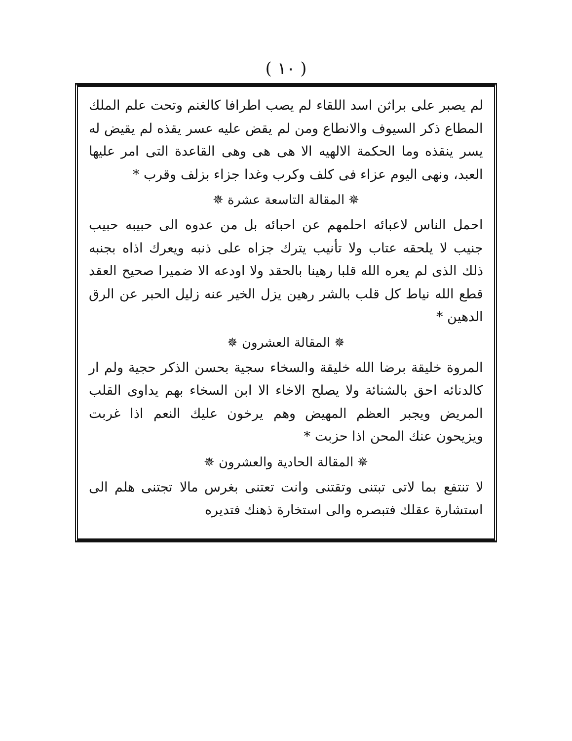( ١٠ )
لم يصبر على براثن اسد اللقاء لم يصب اطرافا كالغنم وتحت علم الملك المطاع ذكر السيوف والانطاع ومن لم يقض عليه عسر يقذه لم يقيض له يسر ينقذه وما الحكمة الالهيه الا هى هى وهى القاعدة التى امر عليها العبد، ونهى اليوم عزاء فى كلف وكرب وغدا جزاء بزلف وقرب *
✵ المقالة التاسعة عشرة ✵
احمل الناس لاعبائه احلمهم عن احبائه بل من عدوه الى حبيبه حبيب جنيب لا يلحقه عتاب ولا تأنيب يترك جزاه على ذنبه ويعرك اذاه بجنبه ذلك الذى لم يعره الله قلبا رهينا بالحقد ولا اودعه الا ضميرا صحيح العقد قطع الله نياط كل قلب بالشر رهين يزل الخير عنه زليل الحبر عن الرق الدهين *
✵ المقالة العشرون ✵
المروة خليقة برضا الله خليقة والسخاء سجية بحسن الذكر حجية ولم ار كالدنائه احق بالشنائة ولا يصلح الاخاء الا ابن السخاء بهم يداوى القلب المريض ويجبر العظم المهيض وهم يرخون عليك النعم اذا غربت ويزيحون عنك المحن اذا حزبت *
✵ المقالة الحادية والعشرون ✵
لا تنتفع بما لاتى تبتنى وتقتنى وانت تعتنى بغرس مالا تجتنى هلم الى استشارة عقلك فتبصره والى استخارة ذهنك فتديره